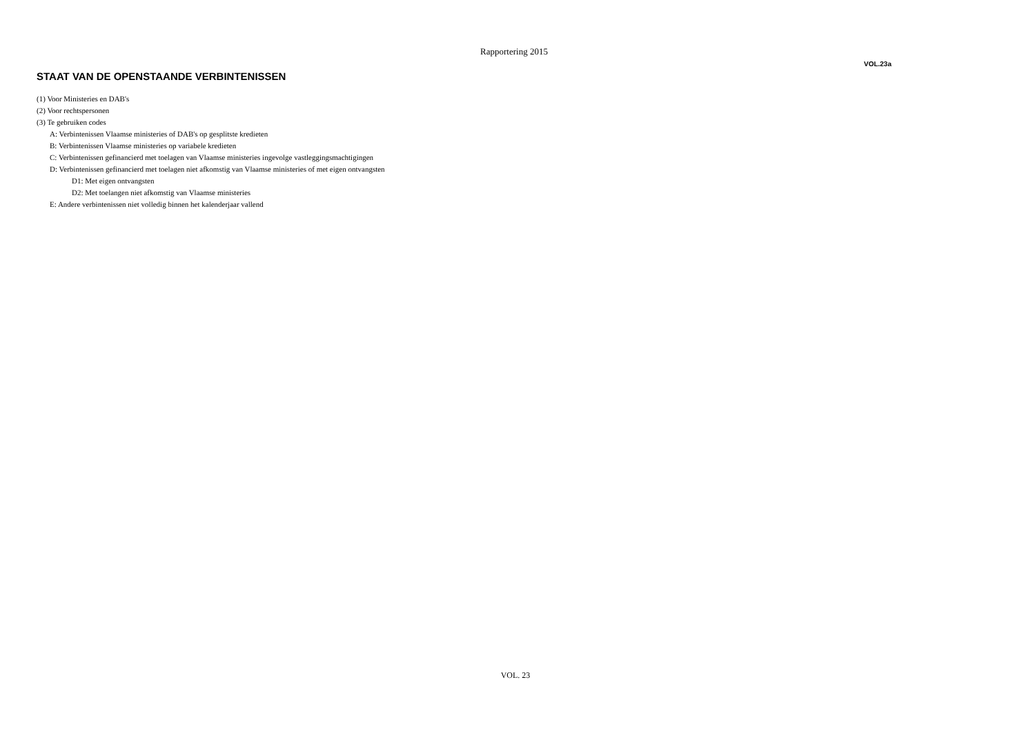Rapportering 2015
VOL.23a
STAAT VAN DE OPENSTAANDE VERBINTENISSEN
(1) Voor Ministeries en DAB's
(2) Voor rechtspersonen
(3) Te gebruiken codes
A: Verbintenissen Vlaamse ministeries of DAB's op gesplitste kredieten
B: Verbintenissen Vlaamse ministeries op variabele kredieten
C: Verbintenissen gefinancierd met toelagen van Vlaamse ministeries ingevolge vastleggingsmachtigingen
D: Verbintenissen gefinancierd met toelagen niet afkomstig van Vlaamse ministeries of met eigen ontvangsten
D1: Met eigen ontvangsten
D2: Met toelangen niet afkomstig van Vlaamse ministeries
E: Andere verbintenissen niet volledig binnen het kalenderjaar vallend
VOL. 23